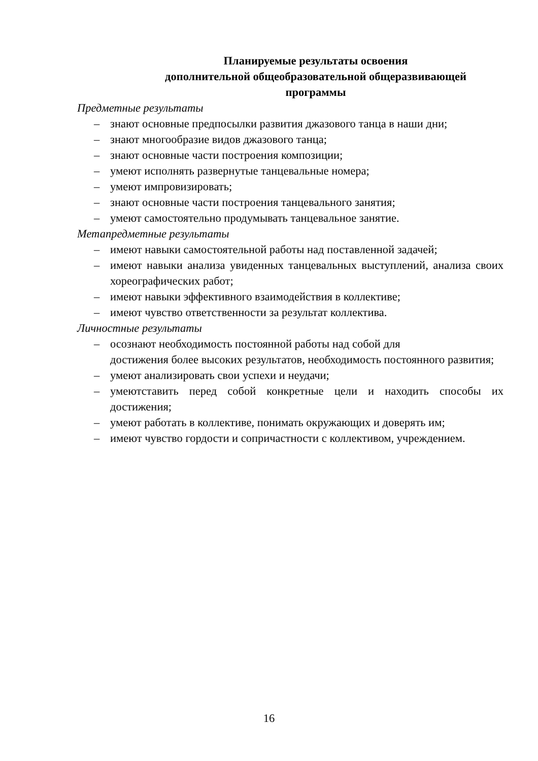Планируемые результаты освоения
дополнительной общеобразовательной общеразвивающей
программы
Предметные результаты
– знают основные предпосылки развития джазового танца в наши дни;
– знают многообразие видов джазового танца;
– знают основные части построения композиции;
– умеют исполнять развернутые танцевальные номера;
– умеют импровизировать;
– знают основные части построения танцевального занятия;
– умеют самостоятельно продумывать танцевальное занятие.
Метапредметные результаты
– имеют навыки самостоятельной работы над поставленной задачей;
– имеют навыки анализа увиденных танцевальных выступлений, анализа своих хореографических работ;
– имеют навыки эффективного взаимодействия в коллективе;
– имеют чувство ответственности за результат коллектива.
Личностные результаты
– осознают необходимость постоянной работы над собой для
достижения более высоких результатов, необходимость постоянного развития;
– умеют анализировать свои успехи и неудачи;
– умеютставить перед собой конкретные цели и находить способы их достижения;
– умеют работать в коллективе, понимать окружающих и доверять им;
– имеют чувство гордости и сопричастности с коллективом, учреждением.
16